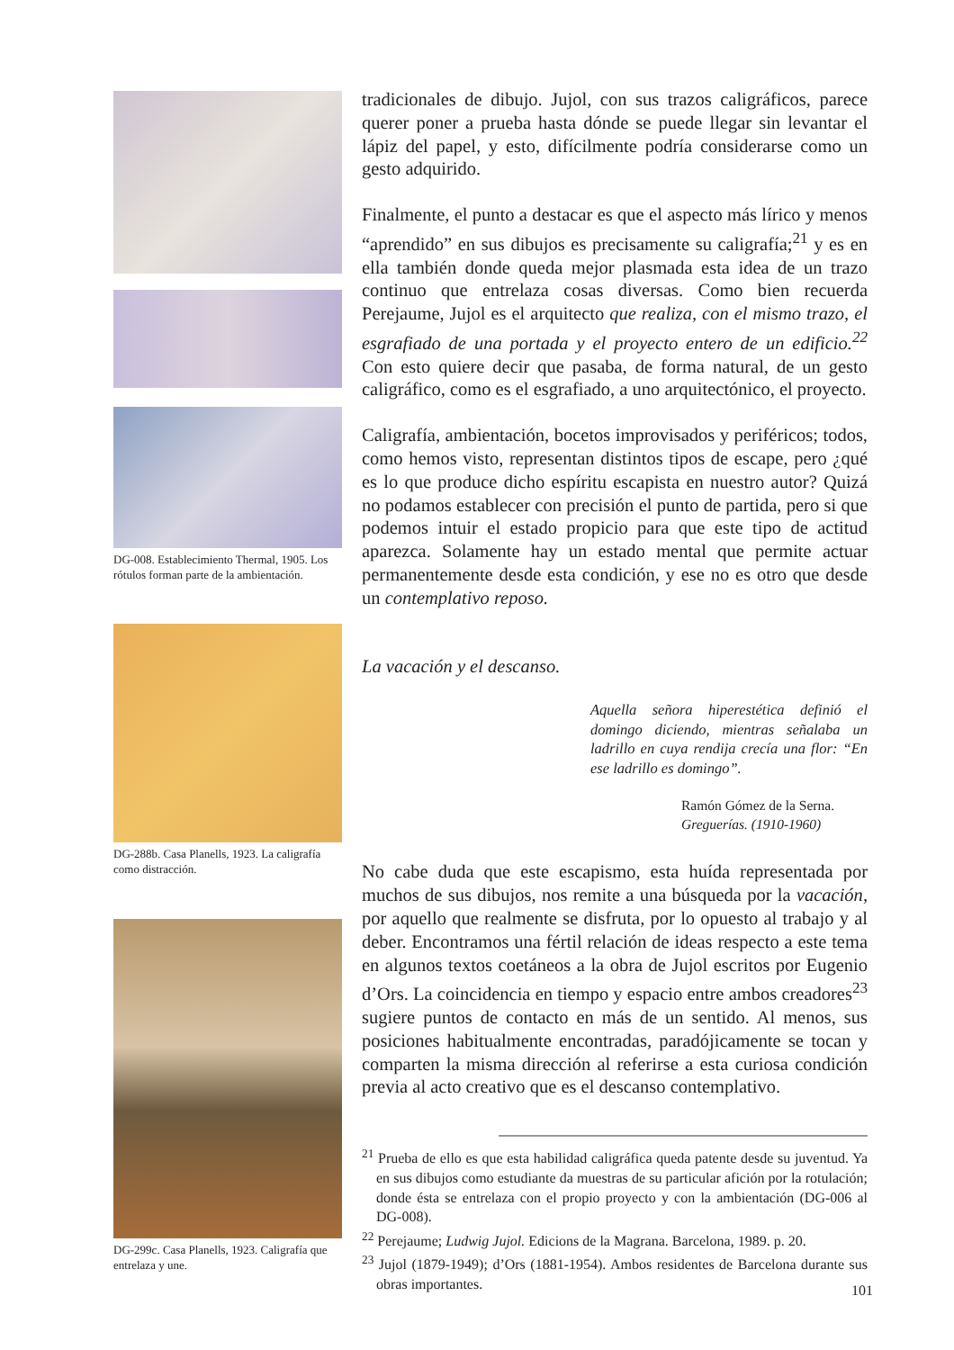DG-008. Establecimiento Thermal, 1905. Los rótulos forman parte de la ambientación.
DG-288b. Casa Planells, 1923. La caligrafía como distracción.
DG-299c. Casa Planells, 1923. Caligrafía que entrelaza y une.
tradicionales de dibujo. Jujol, con sus trazos caligráficos, parece querer poner a prueba hasta dónde se puede llegar sin levantar el lápiz del papel, y esto, difícilmente podría considerarse como un gesto adquirido.
Finalmente, el punto a destacar es que el aspecto más lírico y menos “aprendido” en sus dibujos es precisamente su caligrafía;<sup>21</sup> y es en ella también donde queda mejor plasmada esta idea de un trazo continuo que entrelaza cosas diversas. Como bien recuerda Perejaume, Jujol es el arquitecto que realiza, con el mismo trazo, el esgrafiado de una portada y el proyecto entero de un edificio.<sup>22</sup> Con esto quiere decir que pasaba, de forma natural, de un gesto caligráfico, como es el esgrafiado, a uno arquitectónico, el proyecto.
Caligrafía, ambientación, bocetos improvisados y periféricos; todos, como hemos visto, representan distintos tipos de escape, pero ¿qué es lo que produce dicho espíritu escapista en nuestro autor? Quizá no podamos establecer con precisión el punto de partida, pero si que podemos intuir el estado propicio para que este tipo de actitud aparezca. Solamente hay un estado mental que permite actuar permanentemente desde esta condición, y ese no es otro que desde un contemplativo reposo.
La vacación y el descanso.
Aquella señora hiperestética definió el domingo diciendo, mientras señalaba un ladrillo en cuya rendija crecía una flor: “En ese ladrillo es domingo”.
Ramón Gómez de la Serna.
Greguerías. (1910-1960)
No cabe duda que este escapismo, esta huída representada por muchos de sus dibujos, nos remite a una búsqueda por la vacación, por aquello que realmente se disfruta, por lo opuesto al trabajo y al deber. Encontramos una fértil relación de ideas respecto a este tema en algunos textos coetáneos a la obra de Jujol escritos por Eugenio d’Ors. La coincidencia en tiempo y espacio entre ambos creadores<sup>23</sup> sugiere puntos de contacto en más de un sentido. Al menos, sus posiciones habitualmente encontradas, paradójicamente se tocan y comparten la misma dirección al referirse a esta curiosa condición previa al acto creativo que es el descanso contemplativo.
<sup>21</sup> Prueba de ello es que esta habilidad caligráfica queda patente desde su juventud. Ya en sus dibujos como estudiante da muestras de su particular afición por la rotulación; donde ésta se entrelaza con el propio proyecto y con la ambientación (DG-006 al DG-008).
<sup>22</sup> Perejaume; Ludwig Jujol. Edicions de la Magrana. Barcelona, 1989. p. 20.
<sup>23</sup> Jujol (1879-1949); d’Ors (1881-1954). Ambos residentes de Barcelona durante sus obras importantes.
101